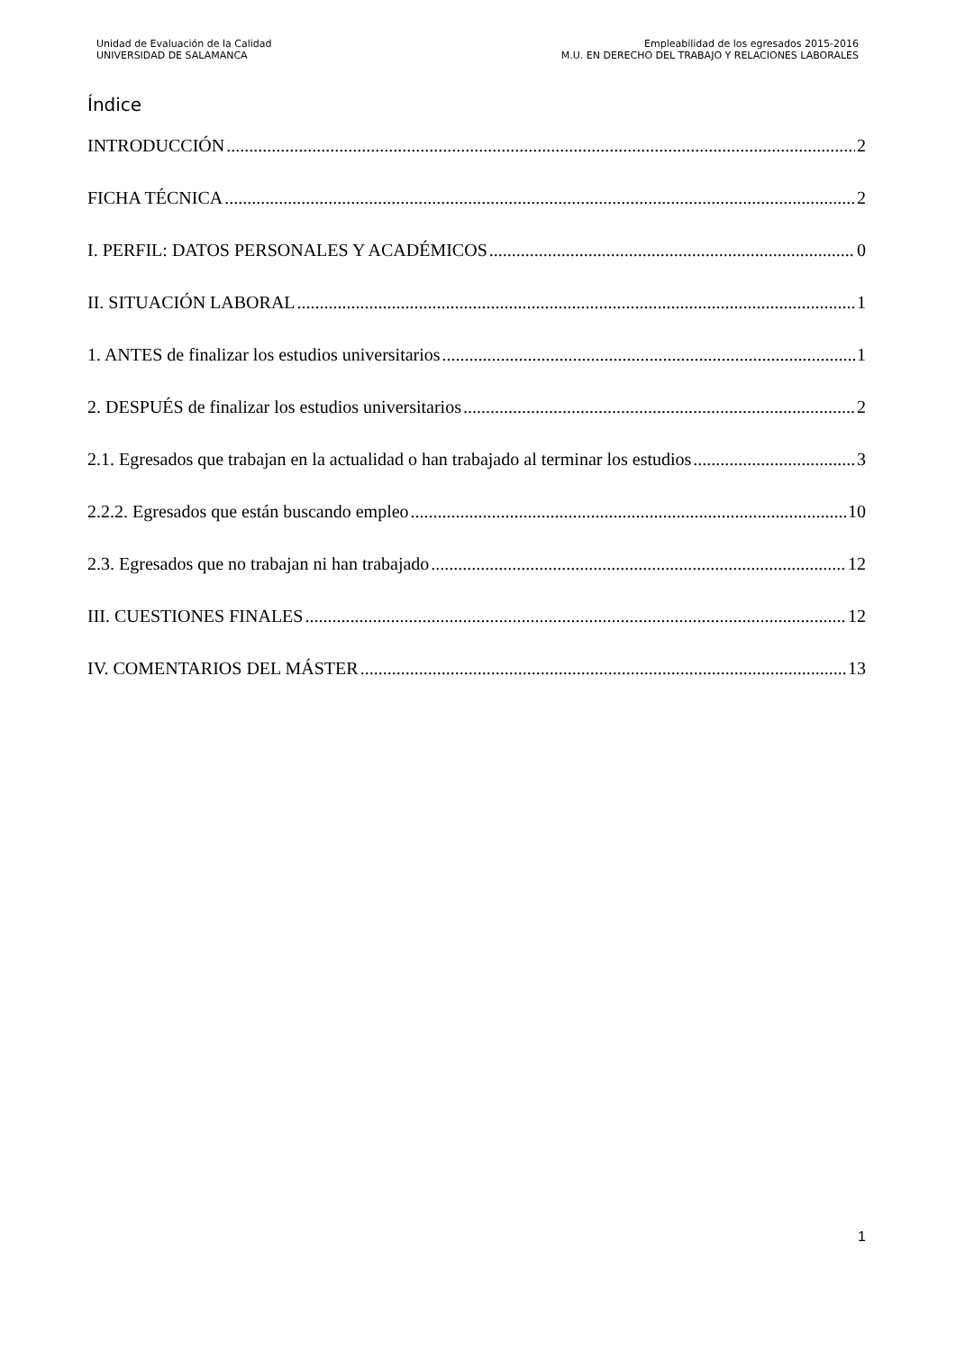Unidad de Evaluación de la Calidad
UNIVERSIDAD DE SALAMANCA
Empleabilidad de los egresados 2015-2016
M.U. EN DERECHO DEL TRABAJO Y RELACIONES LABORALES
Índice
INTRODUCCIÓN 2
FICHA TÉCNICA 2
I. PERFIL: DATOS PERSONALES Y ACADÉMICOS 0
II. SITUACIÓN LABORAL 1
1. ANTES de finalizar los estudios universitarios 1
2. DESPUÉS de finalizar los estudios universitarios 2
2.1. Egresados que trabajan en la actualidad o han trabajado al terminar los estudios 3
2.2.2. Egresados que están buscando empleo 10
2.3. Egresados que no trabajan ni han trabajado 12
III. CUESTIONES FINALES 12
IV. COMENTARIOS DEL MÁSTER 13
1